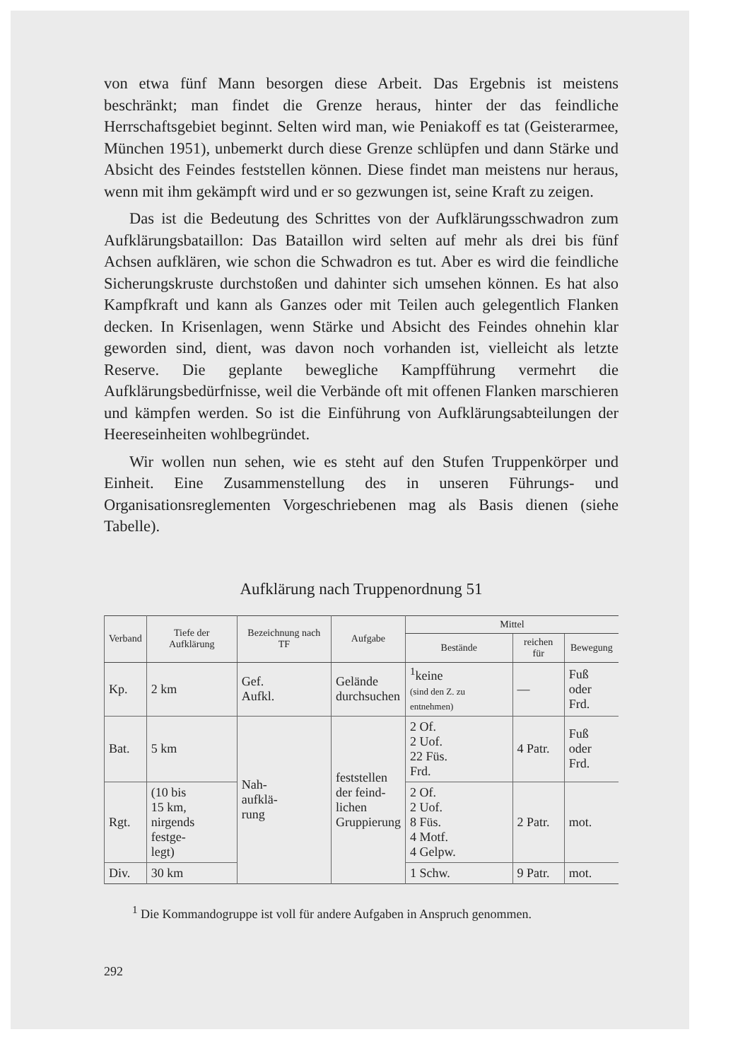von etwa fünf Mann besorgen diese Arbeit. Das Ergebnis ist meistens beschränkt; man findet die Grenze heraus, hinter der das feindliche Herrschaftsgebiet beginnt. Selten wird man, wie Peniakoff es tat (Geisterarmee, München 1951), unbemerkt durch diese Grenze schlüpfen und dann Stärke und Absicht des Feindes feststellen können. Diese findet man meistens nur heraus, wenn mit ihm gekämpft wird und er so gezwungen ist, seine Kraft zu zeigen.
Das ist die Bedeutung des Schrittes von der Aufklärungsschwadron zum Aufklärungsbataillon: Das Bataillon wird selten auf mehr als drei bis fünf Achsen aufklären, wie schon die Schwadron es tut. Aber es wird die feindliche Sicherungskruste durchstoßen und dahinter sich umsehen können. Es hat also Kampfkraft und kann als Ganzes oder mit Teilen auch gelegentlich Flanken decken. In Krisenlagen, wenn Stärke und Absicht des Feindes ohnehin klar geworden sind, dient, was davon noch vorhanden ist, vielleicht als letzte Reserve. Die geplante bewegliche Kampfführung vermehrt die Aufklärungsbedürfnisse, weil die Verbände oft mit offenen Flanken marschieren und kämpfen werden. So ist die Einführung von Aufklärungsabteilungen der Heereseinheiten wohlbegründet.
Wir wollen nun sehen, wie es steht auf den Stufen Truppenkörper und Einheit. Eine Zusammenstellung des in unseren Führungs- und Organisationsreglementen Vorgeschriebenen mag als Basis dienen (siehe Tabelle).
Aufklärung nach Truppenordnung 51
| Verband | Tiefe der Aufklärung | Bezeichnung nach TF | Aufgabe | Mittel | | |
| --- | --- | --- | --- | --- | --- | --- |
| | | | | Bestände | reichen für | Bewegung |
| Kp. | 2 km | Gef. Aufkl. | Gelände durchsuchen | <sup>1</sup> keine (sind den Z. zu entnehmen) | — | Fuß oder Frd. |
| Bat. | 5 km | Nah- aufklä- rung | feststellen der feind- lichen Gruppierung | 2 Of. 2 Uof. 22 Füs. Frd. | 4 Patr. | Fuß oder Frd. |
| Rgt. | (10 bis 15 km, nirgends festge- legt) | | | 2 Of. 2 Uof. 8 Füs. 4 Motf. 4 Gelpw. | 2 Patr. | mot. |
| Div. | 30 km | | | 1 Schw. | 9 Patr. | mot. |
<sup>1</sup> Die Kommandogruppe ist voll für andere Aufgaben in Anspruch genommen.
292